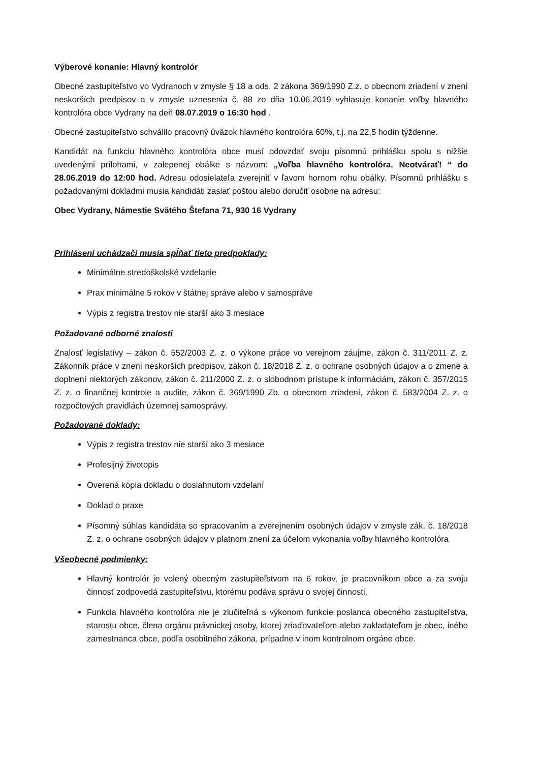Výberové konanie: Hlavný kontrolór
Obecné zastupiteľstvo vo Vydranoch v zmysle § 18 a ods. 2 zákona 369/1990 Z.z. o obecnom zriadení v znení neskorších predpisov a v zmysle uznesenia č. 88 zo dňa 10.06.2019 vyhlasuje konanie voľby hlavného kontrolóra obce Vydrany na deň 08.07.2019 o 16:30 hod .
Obecné zastupiteľstvo schválilo pracovný úväzok hlavného kontrolóra 60%, t.j. na 22,5 hodín týždenne.
Kandidát na funkciu hlavného kontrolóra obce musí odovzdať svoju písomnú prihlášku spolu s nižšie uvedenými prílohami, v zalepenej obálke s názvom: „Voľba hlavného kontrolóra. Neotvárať! “ do 28.06.2019 do 12:00 hod. Adresu odosielateľa zverejniť v ľavom hornom rohu obálky. Písomnú prihlášku s požadovanými dokladmi musia kandidáti zaslať poštou alebo doručiť osobne na adresu:
Obec Vydrany, Námestie Svätého Štefana 71, 930 16 Vydrany
Prihlásení uchádzači musia spĺňať tieto predpoklady:
Minimálne stredoškolské vzdelanie
Prax minimálne 5 rokov v štátnej správe alebo v samospráve
Výpis z registra trestov nie starší ako 3 mesiace
Požadované odborné znalosti
Znalosť legislatívy – zákon č. 552/2003 Z. z. o výkone práce vo verejnom záujme, zákon č. 311/2011 Z. z. Zákonník práce v znení neskorších predpisov, zákon č. 18/2018 Z. z. o ochrane osobných údajov a o zmene a doplnení niektorých zákonov, zákon č. 211/2000 Z. z. o slobodnom prístupe k informáciám, zákon č. 357/2015 Z. z. o finančnej kontrole a audite, zákon č. 369/1990 Zb. o obecnom zriadení, zákon č. 583/2004 Z. z. o rozpočtových pravidlách územnej samosprávy.
Požadované doklady:
Výpis z registra trestov nie starší ako 3 mesiace
Profesijný životopis
Overená kópia dokladu o dosiahnutom vzdelaní
Doklad o praxe
Písomný súhlas kandidáta so spracovaním a zverejnením osobných údajov v zmysle zák. č. 18/2018 Z. z. o ochrane osobných údajov v platnom znení za účelom vykonania voľby hlavného kontrolóra
Všeobecné podmienky:
Hlavný kontrolór je volený obecným zastupiteľstvom na 6 rokov, je pracovníkom obce a za svoju činnosť zodpovedá zastupiteľstvu, ktorému podáva správu o svojej činnosti.
Funkcia hlavného kontrolóra nie je zlučiteľná s výkonom funkcie poslanca obecného zastupiteľstva, starostu obce, člena orgánu právnickej osoby, ktorej zriaďovateľom alebo zakladateľom je obec, iného zamestnanca obce, podľa osobitného zákona, prípadne v inom kontrolnom orgáne obce.